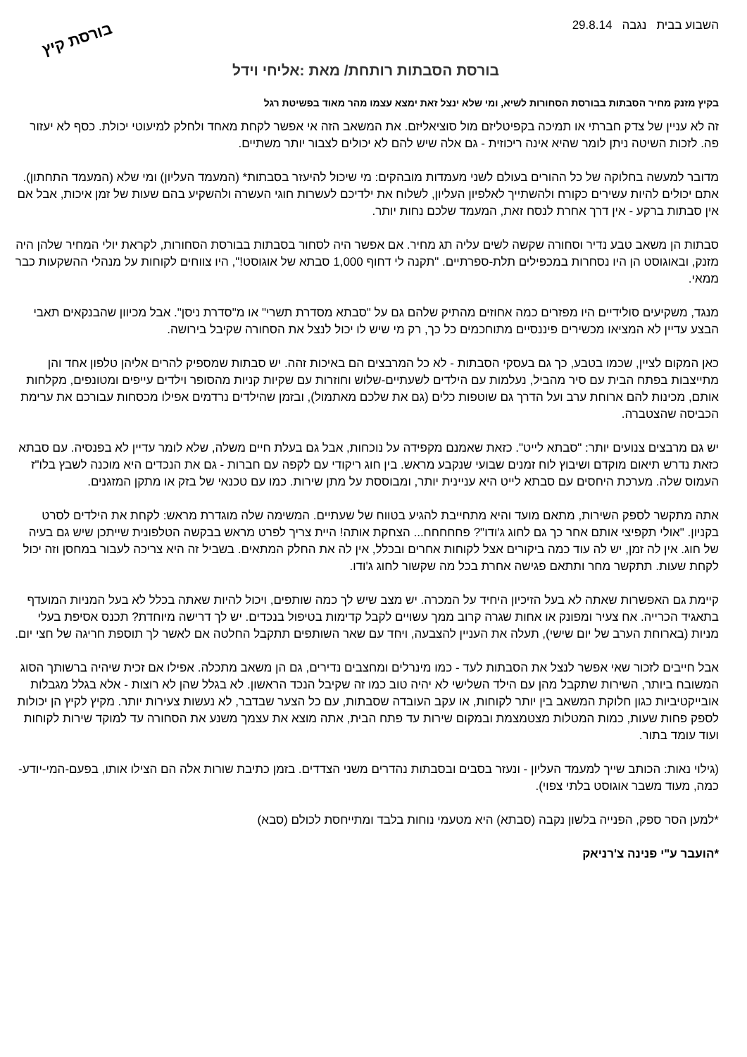השבוע בבית נגבה 29.8.14
בורסת קיץ
בורסת הסבתות רותחת/ מאת :אליחי וידל
בקיץ מזנק מחיר הסבתות בבורסת הסחורות לשיא, ומי שלא ינצל זאת ימצא עצמו מהר מאוד בפשיטת רגל
זה לא עניין של צדק חברתי או תמיכה בקפיטליזם מול סוציאליזם. את המשאב הזה אי אפשר לקחת מאחד ולחלק למיעוטי יכולת. כסף לא יעזור פה. לזכות השיטה ניתן לומר שהיא אינה ריכוזית - גם אלה שיש להם לא יכולים לצבור יותר משתיים.
מדובר למעשה בחלוקה של כל ההורים בעולם לשני מעמדות מובהקים: מי שיכול להיעזר בסבתות* (המעמד העליון) ומי שלא (המעמד התחתון). אתם יכולים להיות עשירים כקורח ולהשתייך לאלפיון העליון, לשלוח את ילדיכם לעשרות חוגי העשרה ולהשקיע בהם שעות של זמן איכות, אבל אם אין סבתות ברקע - אין דרך אחרת לנסח זאת, המעמד שלכם נחות יותר.
סבתות הן משאב טבע נדיר וסחורה שקשה לשים עליה תג מחיר. אם אפשר היה לסחור בסבתות בבורסת הסחורות, לקראת יולי המחיר שלהן היה מזנק, ובאוגוסט הן היו נסחרות במכפילים תלת-ספרתיים. "תקנה לי דחוף 1,000 סבתא של אוגוסט!", היו צווחים לקוחות על מנהלי ההשקעות כבר ממאי.
מנגד, משקיעים סולידיים היו מפזרים כמה אחוזים מהתיק שלהם גם על "סבתא מסדרת תשרי" או מ"סדרת ניסן". אבל מכיוון שהבנקאים תאבי הבצע עדיין לא המציאו מכשירים פיננסיים מתוחכמים כל כך, רק מי שיש לו יכול לנצל את הסחורה שקיבל בירושה.
כאן המקום לציין, שכמו בטבע, כך גם בעסקי הסבתות - לא כל המרבצים הם באיכות זהה. יש סבתות שמספיק להרים אליהן טלפון אחד והן מתייצבות בפתח הבית עם סיר מהביל, נעלמות עם הילדים לשעתיים-שלוש וחוזרות עם שקיות קניות מהסופר וילדים עייפים ומטונפים, מקלחות אותם, מכינות להם ארוחת ערב ועל הדרך גם שוטפות כלים (גם את שלכם מאתמול), ובזמן שהילדים נרדמים אפילו מכסחות עבורכם את ערימת הכביסה שהצטברה.
יש גם מרבצים צנועים יותר: "סבתא לייט". כזאת שאמנם מקפידה על נוכחות, אבל גם בעלת חיים משלה, שלא לומר עדיין לא בפנסיה. עם סבתא כזאת נדרש תיאום מוקדם ושיבוץ לוח זמנים שבועי שנקבע מראש. בין חוג ריקודי עם לקפה עם חברות - גם את הנכדים היא מוכנה לשבץ בלו"ז העמוס שלה. מערכת היחסים עם סבתא לייט היא עניינית יותר, ומבוססת על מתן שירות. כמו עם טכנאי של בזק או מתקן המזגנים.
אתה מתקשר לספק השירות, מתאם מועד והיא מתחייבת להגיע בטווח של שעתיים. המשימה שלה מוגדרת מראש: לקחת את הילדים לסרט בקניון. "אולי תקפיצי אותם אחר כך גם לחוג ג'ודו"? פחחחחח... הצחקת אותה! היית צריך לפרט מראש בבקשה הטלפונית שייתכן שיש גם בעיה של חוג. אין לה זמן, יש לה עוד כמה ביקורים אצל לקוחות אחרים ובכלל, אין לה את החלק המתאים. בשביל זה היא צריכה לעבור במחסן וזה יכול לקחת שעות. תתקשר מחר ותתאם פגישה אחרת בכל מה שקשור לחוג ג'ודו.
קיימת גם האפשרות שאתה לא בעל הזיכיון היחיד על המכרה. יש מצב שיש לך כמה שותפים, ויכול להיות שאתה בכלל לא בעל המניות המועדף בתאגיד הכרייה. אח צעיר ומפונק או אחות שגרה קרוב ממך עשויים לקבל קדימות בטיפול בנכדים. יש לך דרישה מיוחדת? תכנס אסיפת בעלי מניות (בארוחת הערב של יום שישי), תעלה את העניין להצבעה, ויחד עם שאר השותפים תתקבל החלטה אם לאשר לך תוספת חריגה של חצי יום.
אבל חייבים לזכור שאי אפשר לנצל את הסבתות לעד - כמו מינרלים ומחצבים נדירים, גם הן משאב מתכלה. אפילו אם זכית שיהיה ברשותך הסוג המשובח ביותר, השירות שתקבל מהן עם הילד השלישי לא יהיה טוב כמו זה שקיבל הנכד הראשון. לא בגלל שהן לא רוצות - אלא בגלל מגבלות אובייקטיביות כגון חלוקת המשאב בין יותר לקוחות, או עקב העובדה שסבתות, עם כל הצער שבדבר, לא נעשות צעירות יותר. מקיץ לקיץ הן יכולות לספק פחות שעות, כמות המטלות מצטמצמת ובמקום שירות עד פתח הבית, אתה מוצא את עצמך משנע את הסחורה עד למוקד שירות לקוחות ועוד עומד בתור.
(גילוי נאות: הכותב שייך למעמד העליון - ונעזר בסבים ובסבתות נהדרים משני הצדדים. בזמן כתיבת שורות אלה הם הצילו אותו, בפעם-המי-יודע-כמה, מעוד משבר אוגוסט בלתי צפוי).
*למען הסר ספק, הפנייה בלשון נקבה (סבתא) היא מטעמי נוחות בלבד ומתייחסת לכולם (סבא)
*הועבר ע"י פנינה צ'רניאק